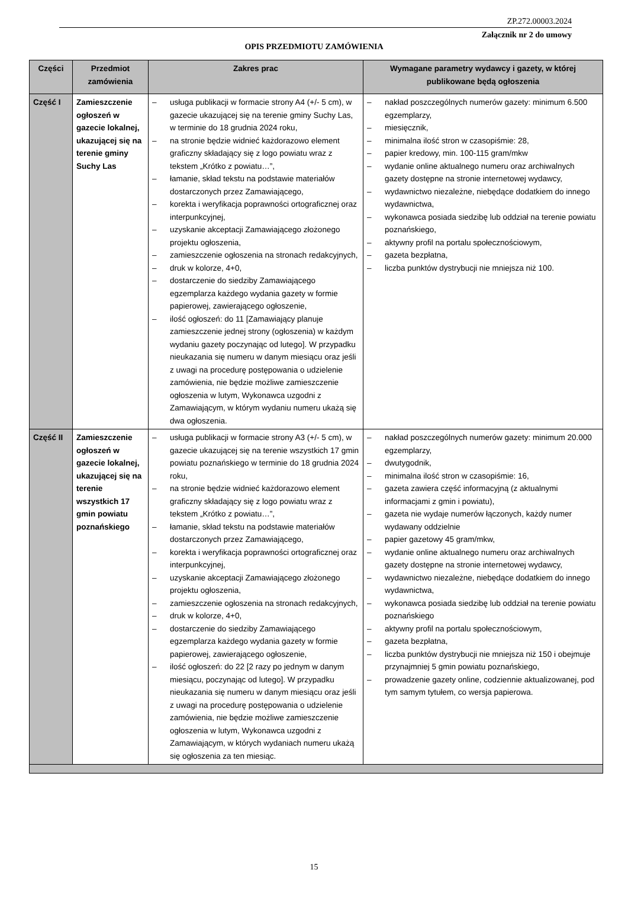ZP.272.00003.2024
Załącznik nr 2 do umowy
OPIS PRZEDMIOTU ZAMÓWIENIA
| Części | Przedmiot zamówienia | Zakres prac | Wymagane parametry wydawcy i gazety, w której publikowane będą ogłoszenia |
| --- | --- | --- | --- |
| Część I | Zamieszczenie ogłoszeń w gazecie lokalnej, ukazującej się na terenie gminy Suchy Las | – usługa publikacji w formacie strony A4 (+/- 5 cm), w gazecie ukazującej się na terenie gminy Suchy Las, w terminie do 18 grudnia 2024 roku, – na stronie będzie widnieć każdorazowo element graficzny składający się z logo powiatu wraz z tekstem „Krótko z powiatu…”, – łamanie, skład tekstu na podstawie materiałów dostarczonych przez Zamawiającego, – korekta i weryfikacja poprawności ortograficznej oraz interpunkcyjnej, – uzyskanie akceptacji Zamawiającego złożonego projektu ogłoszenia, – zamieszczenie ogłoszenia na stronach redakcyjnych, – druk w kolorze, 4+0, – dostarczenie do siedziby Zamawiającego egzemplarza każdego wydania gazety w formie papierowej, zawierającego ogłoszenie, – ilość ogłoszeń: do 11 [Zamawiający planuje zamieszczenie jednej strony (ogłoszenia) w każdym wydaniu gazety poczynając od lutego]. W przypadku nieukazania się numeru w danym miesiącu oraz jeśli z uwagi na procedurę postępowania o udzielenie zamówienia, nie będzie możliwe zamieszczenie ogłoszenia w lutym, Wykonawca uzgodni z Zamawiającym, w którym wydaniu numeru ukażą się dwa ogłoszenia. | – nakład poszczególnych numerów gazety: minimum 6.500 egzemplarzy, – miesięcznik, – minimalna ilość stron w czasopiśmie: 28, – papier kredowy, min. 100-115 gram/mkw – wydanie online aktualnego numeru oraz archiwalnych gazety dostępne na stronie internetowej wydawcy, – wydawnictwo niezależne, niebędące dodatkiem do innego wydawnictwa, – wykonawca posiada siedzibę lub oddział na terenie powiatu poznańskiego, – aktywny profil na portalu społecznościowym, – gazeta bezpłatna, – liczba punktów dystrybucji nie mniejsza niż 100. |
| Część II | Zamieszczenie ogłoszeń w gazecie lokalnej, ukazującej się na terenie wszystkich 17 gmin powiatu poznańskiego | – usługa publikacji w formacie strony A3 (+/- 5 cm), w gazecie ukazującej się na terenie wszystkich 17 gmin powiatu poznańskiego w terminie do 18 grudnia 2024 roku, – na stronie będzie widnieć każdorazowo element graficzny składający się z logo powiatu wraz z tekstem „Krótko z powiatu…”, – łamanie, skład tekstu na podstawie materiałów dostarczonych przez Zamawiającego, – korekta i weryfikacja poprawności ortograficznej oraz interpunkcyjnej, – uzyskanie akceptacji Zamawiającego złożonego projektu ogłoszenia, – zamieszczenie ogłoszenia na stronach redakcyjnych, – druk w kolorze, 4+0, – dostarczenie do siedziby Zamawiającego egzemplarza każdego wydania gazety w formie papierowej, zawierającego ogłoszenie, – ilość ogłoszeń: do 22 [2 razy po jednym w danym miesiącu, poczynając od lutego]. W przypadku nieukazania się numeru w danym miesiącu oraz jeśli z uwagi na procedurę postępowania o udzielenie zamówienia, nie będzie możliwe zamieszczenie ogłoszenia w lutym, Wykonawca uzgodni z Zamawiającym, w których wydaniach numeru ukażą się ogłoszenia za ten miesiąc. | – nakład poszczególnych numerów gazety: minimum 20.000 egzemplarzy, – dwutygodnik, – minimalna ilość stron w czasopiśmie: 16, – gazeta zawiera część informacyjną (z aktualnymi informacjami z gmin i powiatu), – gazeta nie wydaje numerów łączonych, każdy numer wydawany oddzielnie – papier gazetowy 45 gram/mkw, – wydanie online aktualnego numeru oraz archiwalnych gazety dostępne na stronie internetowej wydawcy, – wydawnictwo niezależne, niebędące dodatkiem do innego wydawnictwa, – wykonawca posiada siedzibę lub oddział na terenie powiatu poznańskiego – aktywny profil na portalu społecznościowym, – gazeta bezpłatna, – liczba punktów dystrybucji nie mniejsza niż 150 i obejmuje przynajmniej 5 gmin powiatu poznańskiego, – prowadzenie gazety online, codziennie aktualizowanej, pod tym samym tytułem, co wersja papierowa. |
15